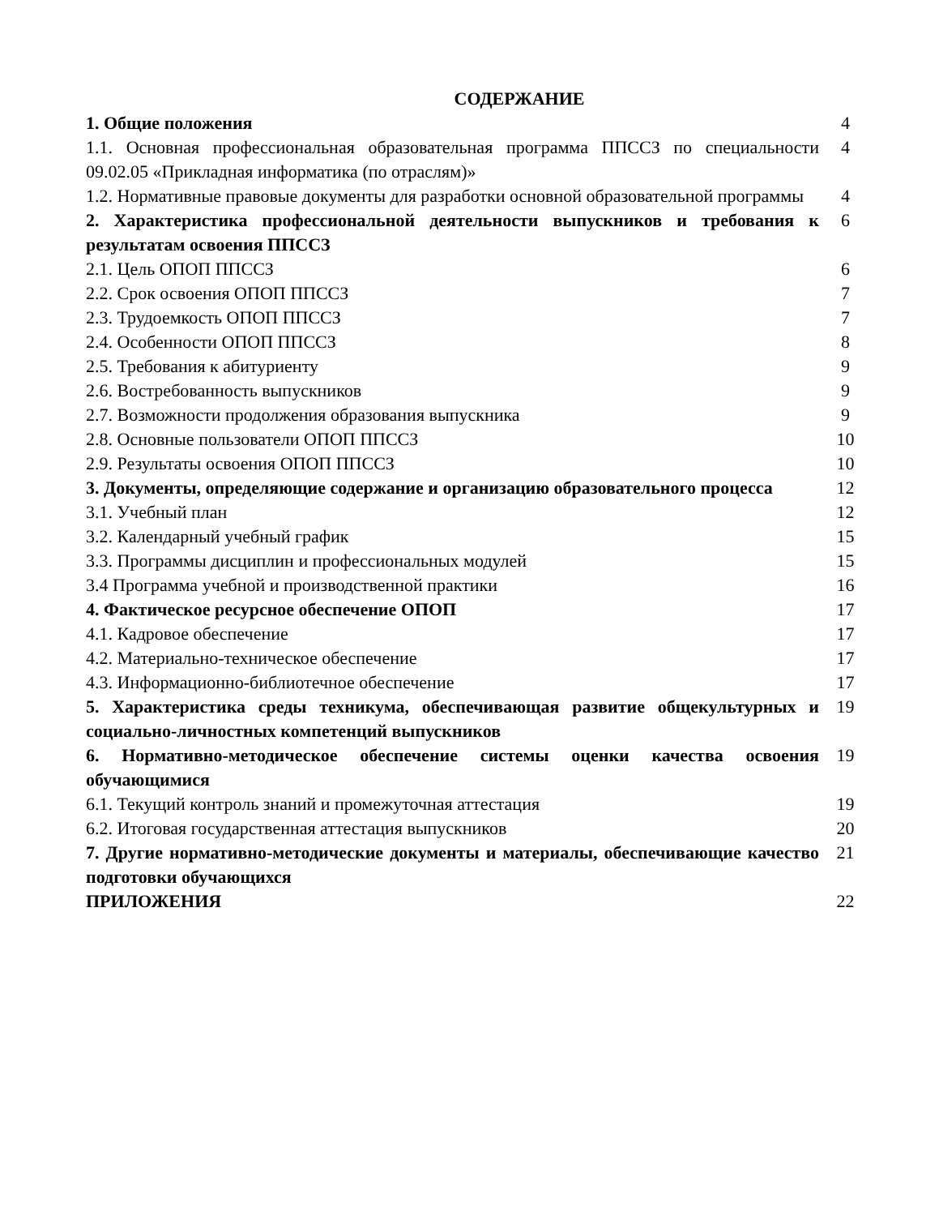СОДЕРЖАНИЕ
| 1. Общие положения | 4 |
| 1.1. Основная профессиональная образовательная программа ППССЗ по специальности 09.02.05 «Прикладная информатика (по отраслям)» | 4 |
| 1.2. Нормативные правовые документы для разработки основной образовательной программы | 4 |
| 2. Характеристика профессиональной деятельности выпускников и требования к результатам освоения ППССЗ | 6 |
| 2.1. Цель ОПОП ППССЗ | 6 |
| 2.2. Срок освоения ОПОП ППССЗ | 7 |
| 2.3. Трудоемкость ОПОП ППССЗ | 7 |
| 2.4. Особенности ОПОП ППССЗ | 8 |
| 2.5. Требования к абитуриенту | 9 |
| 2.6. Востребованность выпускников | 9 |
| 2.7. Возможности продолжения образования выпускника | 9 |
| 2.8. Основные пользователи ОПОП ППССЗ | 10 |
| 2.9. Результаты освоения ОПОП ППССЗ | 10 |
| 3. Документы, определяющие содержание и организацию образовательного процесса | 12 |
| 3.1. Учебный план | 12 |
| 3.2. Календарный учебный график | 15 |
| 3.3. Программы дисциплин и профессиональных модулей | 15 |
| 3.4 Программа учебной и производственной практики | 16 |
| 4. Фактическое ресурсное обеспечение ОПОП | 17 |
| 4.1. Кадровое обеспечение | 17 |
| 4.2. Материально-техническое обеспечение | 17 |
| 4.3. Информационно-библиотечное обеспечение | 17 |
| 5. Характеристика среды техникума, обеспечивающая развитие общекультурных и социально-личностных компетенций выпускников | 19 |
| 6. Нормативно-методическое обеспечение системы оценки качества освоения обучающимися | 19 |
| 6.1. Текущий контроль знаний и промежуточная аттестация | 19 |
| 6.2. Итоговая государственная аттестация выпускников | 20 |
| 7. Другие нормативно-методические документы и материалы, обеспечивающие качество подготовки обучающихся | 21 |
| ПРИЛОЖЕНИЯ | 22 |